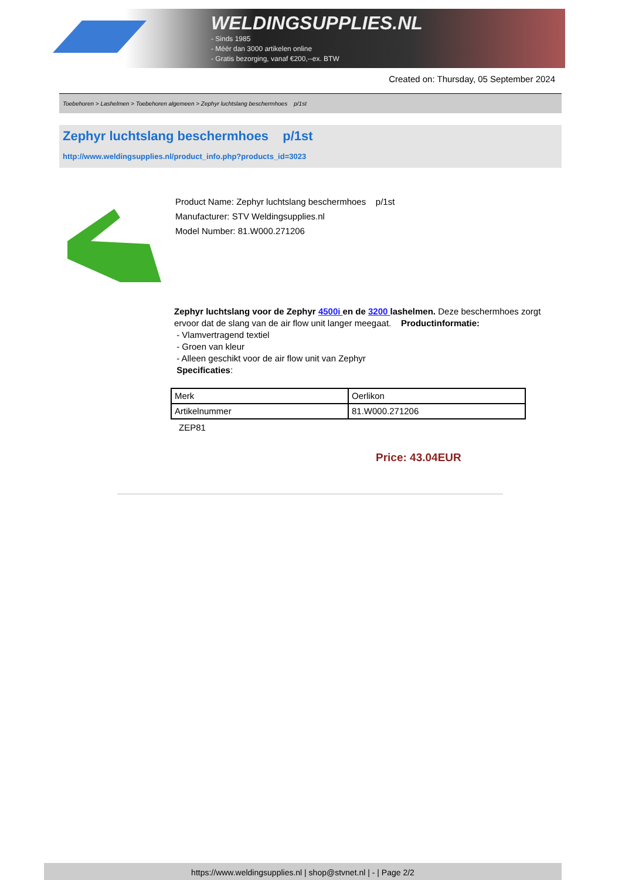WELDINGSUPPLIES.NL
- Sinds 1985
- Méér dan 3000 artikelen online
- Gratis bezorging, vanaf €200,--ex. BTW
Created on: Thursday, 05 September 2024
Toebehoren > Lashelmen > Toebehoren algemeen > Zephyr luchtslang beschermhoes p/1st
Zephyr luchtslang beschermhoes p/1st
http://www.weldingsupplies.nl/product_info.php?products_id=3023
Product Name: Zephyr luchtslang beschermhoes p/1st
Manufacturer: STV Weldingsupplies.nl
Model Number: 81.W000.271206
Zephyr luchtslang voor de Zephyr 4500i en de 3200 lashelmen. Deze beschermhoes zorgt ervoor dat de slang van de air flow unit langer meegaat. Productinformatie:
- Vlamvertragend textiel
- Groen van kleur
- Alleen geschikt voor de air flow unit van Zephyr
Specificaties:
| Merk | Oerlikon |
| Artikelnummer | 81.W000.271206 |
ZEP81
Price: 43.04EUR
https://www.weldingsupplies.nl | shop@stvnet.nl | - | Page 2/2